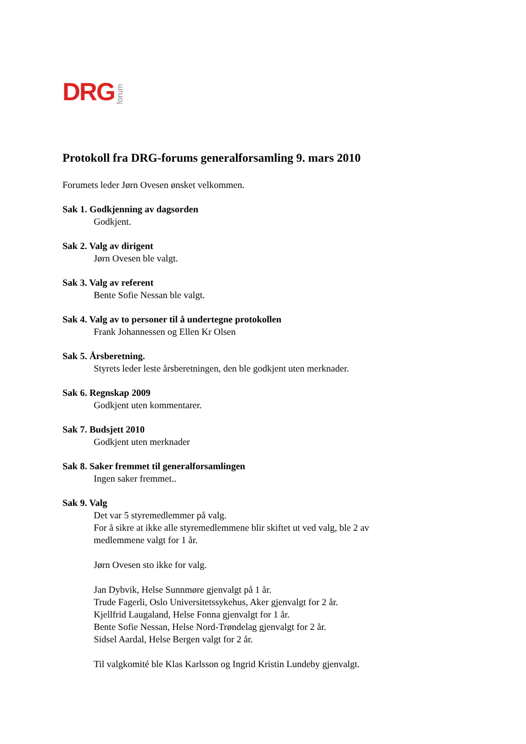DRG forum
Protokoll fra DRG-forums generalforsamling 9. mars 2010
Forumets leder Jørn Ovesen ønsket velkommen.
Sak 1. Godkjenning av dagsorden
Godkjent.
Sak 2. Valg av dirigent
Jørn Ovesen ble valgt.
Sak 3. Valg av referent
Bente Sofie Nessan ble valgt.
Sak 4. Valg av to personer til å undertegne protokollen
Frank Johannessen og Ellen Kr Olsen
Sak 5. Årsberetning.
Styrets leder leste årsberetningen, den ble godkjent uten merknader.
Sak 6. Regnskap 2009
Godkjent uten kommentarer.
Sak 7. Budsjett 2010
Godkjent uten merknader
Sak 8. Saker fremmet til generalforsamlingen
Ingen saker fremmet..
Sak 9. Valg
Det var 5 styremedlemmer på valg.
For å sikre at ikke alle styremedlemmene blir skiftet ut ved valg, ble 2 av medlemmene valgt for 1 år.
Jørn Ovesen sto ikke for valg.
Jan Dybvik, Helse Sunnmøre gjenvalgt på 1 år.
Trude Fagerli, Oslo Universitetssykehus, Aker gjenvalgt for 2 år.
Kjellfrid Laugaland, Helse Fonna gjenvalgt for 1 år.
Bente Sofie Nessan, Helse Nord-Trøndelag gjenvalgt for 2 år.
Sidsel Aardal, Helse Bergen valgt for 2 år.
Til valgkomité ble Klas Karlsson og Ingrid Kristin Lundeby gjenvalgt.